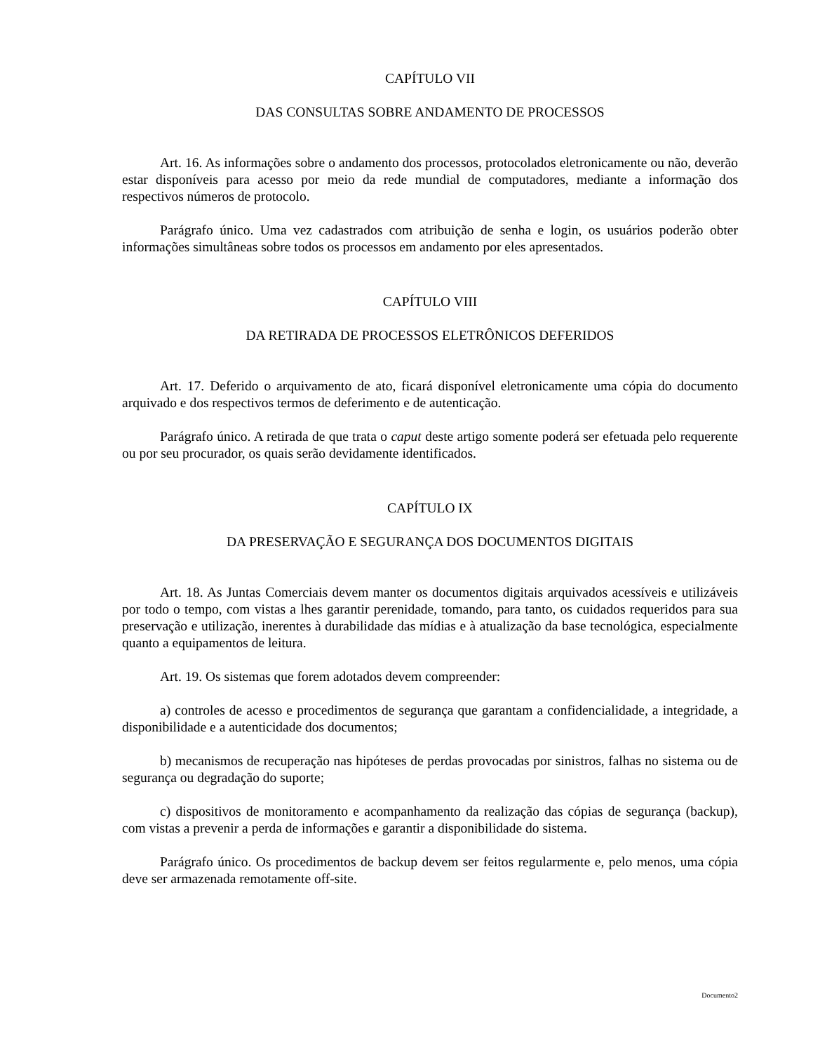CAPÍTULO VII
DAS CONSULTAS SOBRE ANDAMENTO DE PROCESSOS
Art. 16. As informações sobre o andamento dos processos, protocolados eletronicamente ou não, deverão estar disponíveis para acesso por meio da rede mundial de computadores, mediante a informação dos respectivos números de protocolo.
Parágrafo único. Uma vez cadastrados com atribuição de senha e login, os usuários poderão obter informações simultâneas sobre todos os processos em andamento por eles apresentados.
CAPÍTULO VIII
DA RETIRADA DE PROCESSOS ELETRÔNICOS DEFERIDOS
Art. 17. Deferido o arquivamento de ato, ficará disponível eletronicamente uma cópia do documento arquivado e dos respectivos termos de deferimento e de autenticação.
Parágrafo único. A retirada de que trata o caput deste artigo somente poderá ser efetuada pelo requerente ou por seu procurador, os quais serão devidamente identificados.
CAPÍTULO IX
DA PRESERVAÇÃO E SEGURANÇA DOS DOCUMENTOS DIGITAIS
Art. 18. As Juntas Comerciais devem manter os documentos digitais arquivados acessíveis e utilizáveis por todo o tempo, com vistas a lhes garantir perenidade, tomando, para tanto, os cuidados requeridos para sua preservação e utilização, inerentes à durabilidade das mídias e à atualização da base tecnológica, especialmente quanto a equipamentos de leitura.
Art. 19. Os sistemas que forem adotados devem compreender:
a) controles de acesso e procedimentos de segurança que garantam a confidencialidade, a integridade, a disponibilidade e a autenticidade dos documentos;
b) mecanismos de recuperação nas hipóteses de perdas provocadas por sinistros, falhas no sistema ou de segurança ou degradação do suporte;
c) dispositivos de monitoramento e acompanhamento da realização das cópias de segurança (backup), com vistas a prevenir a perda de informações e garantir a disponibilidade do sistema.
Parágrafo único. Os procedimentos de backup devem ser feitos regularmente e, pelo menos, uma cópia deve ser armazenada remotamente off-site.
Documento2